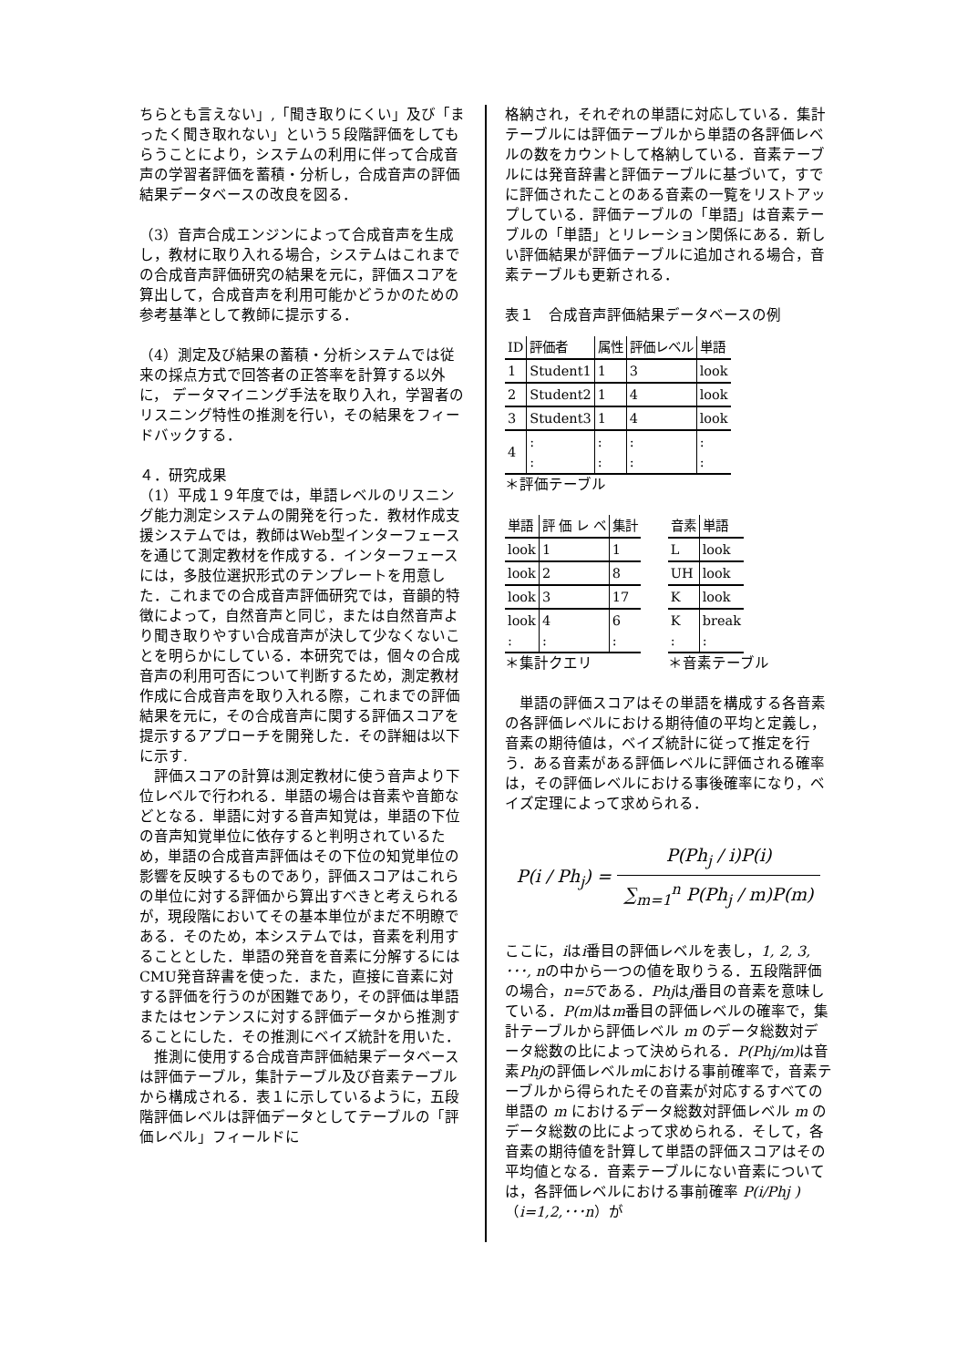ちらとも言えない」,「聞き取りにくい」及び「まったく聞き取れない」という５段階評価をしてもらうことにより，システムの利用に伴って合成音声の学習者評価を蓄積・分析し，合成音声の評価結果データベースの改良を図る．
（3）音声合成エンジンによって合成音声を生成し，教材に取り入れる場合，システムはこれまでの合成音声評価研究の結果を元に，評価スコアを算出して，合成音声を利用可能かどうかのための参考基準として教師に提示する．
（4）測定及び結果の蓄積・分析システムでは従来の採点方式で回答者の正答率を計算する以外に， データマイニング手法を取り入れ，学習者のリスニング特性の推測を行い，その結果をフィードバックする．
４．研究成果
（1）平成１９年度では，単語レベルのリスニング能力測定システムの開発を行った．教材作成支援システムでは，教師はWeb型インターフェースを通じて測定教材を作成する．インターフェースには，多肢位選択形式のテンプレートを用意した．これまでの合成音声評価研究では，音韻的特徴によって，自然音声と同じ，または自然音声より聞き取りやすい合成音声が決して少なくないことを明らかにしている．本研究では，個々の合成音声の利用可否について判断するため，測定教材作成に合成音声を取り入れる際，これまでの評価結果を元に，その合成音声に関する評価スコアを提示するアプローチを開発した．その詳細は以下に示す.
　評価スコアの計算は測定教材に使う音声より下位レベルで行われる．単語の場合は音素や音節などとなる．単語に対する音声知覚は，単語の下位の音声知覚単位に依存すると判明されているため，単語の合成音声評価はその下位の知覚単位の影響を反映するものであり，評価スコアはこれらの単位に対する評価から算出すべきと考えられるが，現段階においてその基本単位がまだ不明瞭である．そのため，本システムでは，音素を利用することとした．単語の発音を音素に分解するにはCMU発音辞書を使った．また，直接に音素に対する評価を行うのが困難であり，その評価は単語またはセンテンスに対する評価データから推測することにした．その推測にベイズ統計を用いた．
　推測に使用する合成音声評価結果データベースは評価テーブル，集計テーブル及び音素テーブルから構成される．表１に示しているように，五段階評価レベルは評価データとしてテーブルの「評価レベル」フィールドに
格納され，それぞれの単語に対応している．集計テーブルには評価テーブルから単語の各評価レベルの数をカウントして格納している．音素テーブルには発音辞書と評価テーブルに基づいて，すでに評価されたことのある音素の一覧をリストアップしている．評価テーブルの「単語」は音素テーブルの「単語」とリレーション関係にある．新しい評価結果が評価テーブルに追加される場合，音素テーブルも更新される．
表１　合成音声評価結果データベースの例
| ID | 評価者 | 属性 | 評価レベル | 単語 |
| 1 | Student1 | 1 | 3 | look |
| 2 | Student2 | 1 | 4 | look |
| 3 | Student3 | 1 | 4 | look |
| 4 | : : | : : | : : | : : |
＊評価テーブル
| 単語 | 評 価 レ ベ | 集計 |
| look | 1 | 1 |
| look | 2 | 8 |
| look | 3 | 17 |
| look : | 4 : | 6 : |
＊集計クエリ
| 音素 | 単語 |
| L | look |
| UH | look |
| K | look |
| K : | break : |
＊音素テーブル
　単語の評価スコアはその単語を構成する各音素の各評価レベルにおける期待値の平均と定義し，音素の期待値は，ベイズ統計に従って推定を行う．ある音素がある評価レベルに評価される確率は，その評価レベルにおける事後確率になり，ベイズ定理によって求められる．
P(i / Ph<sub>j</sub>) = P(Ph<sub>j</sub> / i)P(i) ∑<sub>m=1</sub><sup>n</sup> P(Ph<sub>j</sub> / m)P(m)
ここに，iはi番目の評価レベルを表し，1, 2, 3, ･･･, nの中から一つの値を取りうる．五段階評価の場合，n=5である．Phjはj番目の音素を意味している．P(m) はm番目の評価レベルの確率で，集計テーブルから評価レベル m のデータ総数対データ総数の比によって決められる．P(Phj/m) は音素Phjの評価レベルmにおける事前確率で，音素テーブルから得られたその音素が対応するすべての単語の m におけるデータ総数対評価レベル m のデータ総数の比によって求められる．そして，各音素の期待値を計算して単語の評価スコアはその平均値となる．音素テーブルにない音素については，各評価レベルにおける事前確率 P(i/Phj )（i=1,2,･･･n）が